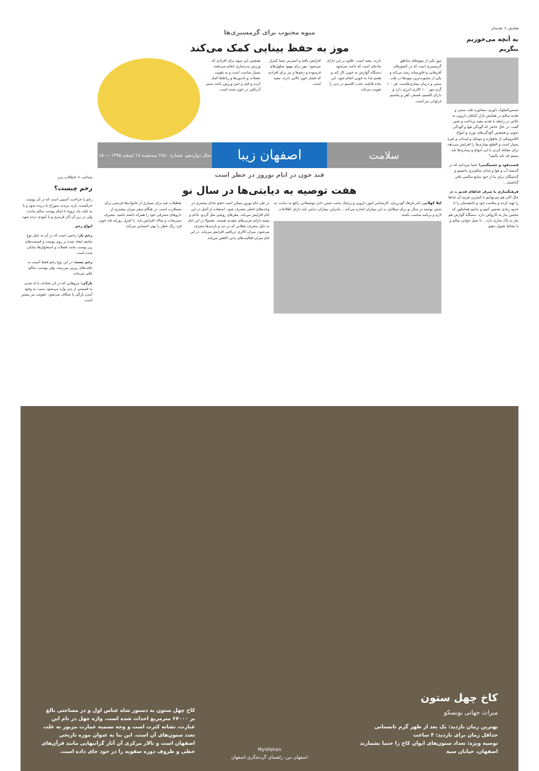همایش + تغذیه‌ای
به آنچه می‌خوریم بنگریم
شمس‌الملوک داوری، مشاوره طب سنتی و تغذیه سالم در همایش بازار گیاهان دارویی به نکاتی در رابطه با تغذیه مفید پرداخت و چنین گفت: در حال حاضر که آلودگی هوا و آلودگی صوتی و همچنین آلودگی‌های نوری و امواج الکترونیکی از ماهواره و موبایل و لپ‌تاپ و غیره بسیار است و الطبع بیماری‌ها را افزایش می‌دهد، برای مقابله کردن با این امواج و بیماری‌ها باید ببینیم چه باید بکنیم؟
فست‌فود و خشمگینی! حتما می‌دانید که در گذشته آب و هوا و غذای سالم‌تری داشتیم و گذشتگان برای ما از خود منابع سالمی باقی گذاشتند...
فرهنگسازی با صرف غذاهای قدیم به هر حال الان هم می‌توانیم با کمترین هزینه آن غذاها را تهیه کرده و سلامت خود و جامعه‌مان را تا حدود زیادی تضمین کنیم و بدانیم همانطور که ماشین نیاز به کارواش دارد، دستگاه گوارش هم نیاز به پاک سازی دارد... تا نسل جوانی سالم و با نشاط تحویل دهیم.
میوه محبوب برای گرمسیری‌ها
موز به حفظ بینایی کمک می‌کند
موز یکی از میوه‌های مناطق گرمسیری است که در کشورهای آفریقایی و خاورمیانه رشد می‌کند و یکی از محبوب‌ترین میوه‌ها در طب سنتی و درمان بیماری‌هاست. هر ۱۰۰ گرم موز ۱۰۰ کالری انرژی دارد و دارای کلسیم، فسفر، آهن و پتاسیم فراوانی نیز است.
دارند، مفید است. علاوه بر این دارای ماده‌ای است که باعث می‌شود دستگاه گوارش به خوبی کار کند و هضم غذا به خوبی انجام شود. این ماده قابلیت جذب کلسیم در بدن را تقویت می‌کند.
افزایش یافته و استرس شما کنترل می‌شود. موز برای بهبود سلول‌های فرسوده و زخم‌ها و نیز برای افرادی که فشار خون بالایی دارند، مفید است.
همچنین این میوه برای افرادی که ورزش بدن‌سازی انجام می‌دهند، بسیار مناسب است و به تقویت عضلات و تاندون‌ها و رباط‌ها کمک کرده و قبل و حین ورزش باعث ستنز آدرنالین در خون شده است.
سلامت
اصفهان زیبا
سال دوازدهم، شماره ۲۸۸۰ سه‌شنبه ۱۷ اسفند ۱۳۹۵ — ۱۵
قند خون در ایام نوروز در خطر است
هفت توصیه به دیابتی‌ها در سال نو
لیلا کهلانی دکتر فرهاد گودرزیان، کارشناس امور دارویی و پزشک دیابت ضمن دادن توضیحاتی راجع به دیابت، به شش توصیه در سال نو برای مبتلایان به این بیماران اشاره می‌کند... بنابراین بیماران دیابتی باید دارای اطلاعات لازم و برنامه مناسب باشند.
در طی ایام نوروز ممکن است حجم غذای بیشتری در وعده‌های اصلی مصرف شود. استفاده از آجیل در این ایام افزایش می‌یابد. مغزهای روغنی مثل گردو، بادام و پسته دارای چربی‌های مفیدی هستند. معمولا در این ایام به دلیل مصرف تنقلاتی که در دید و بازدیدها مصرف می‌شود، میزان کالری دریافتی افزایش می‌یابد. در این ایام میزان فعالیت‌های بدنی کاهش می‌یابد.
تعطیلات عید برای بسیاری از خانواده‌ها فرصتی برای مسافرت است. در هنگام سفر میزان بیشتری از داروهای مصرفی خود را همراه داشته باشید. مصرف سبزیجات و سالاد افزایش یابد. با کنترل روزانه قند خون، فرد زنگ خطر را بهتر احساس می‌کند.
شناخت + اختلالات بدن
زخم چیست؟
زخم یا جراحت، آسیبی است که در آن پوست خراشیده، پاره، بریده، سوراخ یا دریده شود و یا به علت یک تروما با اینکه پوست سالم مانده، ولی در زیر آن آثار قرمزی و یا کبودی دیده شود.
انواع زخم
زخم باز: زخمی است که در آن به دلیل نوع ضایعه ایجاد شده بر روی پوست و قسمت‌های زیر پوست مانند عضلات و استخوان‌ها نمایان شده است.
زخم بسته: در این نوع زخم فقط آسیب به بافت‌های زیرین می‌رسد، ولی پوست، سالم باقی می‌ماند.
پارگی: نیروهایی که در اثر تصادف یا له شدن به قسمتی از بدن وارد می‌شود، سبب به وجود آمدن پارگی یا شکاف می‌شود. عفونت نیز بیشتر است.
کاخ چهل ستون
میراث جهانی یونسکو
بهترین زمان بازدید: یک بعد از ظهر گرم تابستانی
حداقل زمان برای بازدید: ۴ ساعت
توصیه ویژه: تعداد ستون‌های ایوان کاخ را حتما بشمارید
اصفهان، خیابان سپه
Myisfahan
اصفهان من، راهنمای گردشگری اصفهان
کاخ چهل ستون به دستور شاه عباس اول و در مساحتی بالغ بر ۶۷۰۰۰ مترمربع احداث شده است. واژه چهل در نام این عبارت، نشانه کثرت است و وجه تسمیه عمارت مزبور به علت تعدد ستون‌های آن است. این بنا به عنوان موزه تاریخی اصفهان است و تالار مرکزی آن آثار گرانبهایی مانند قرآن‌های خطی و ظروف دوره صفویه را در خود جای داده است.